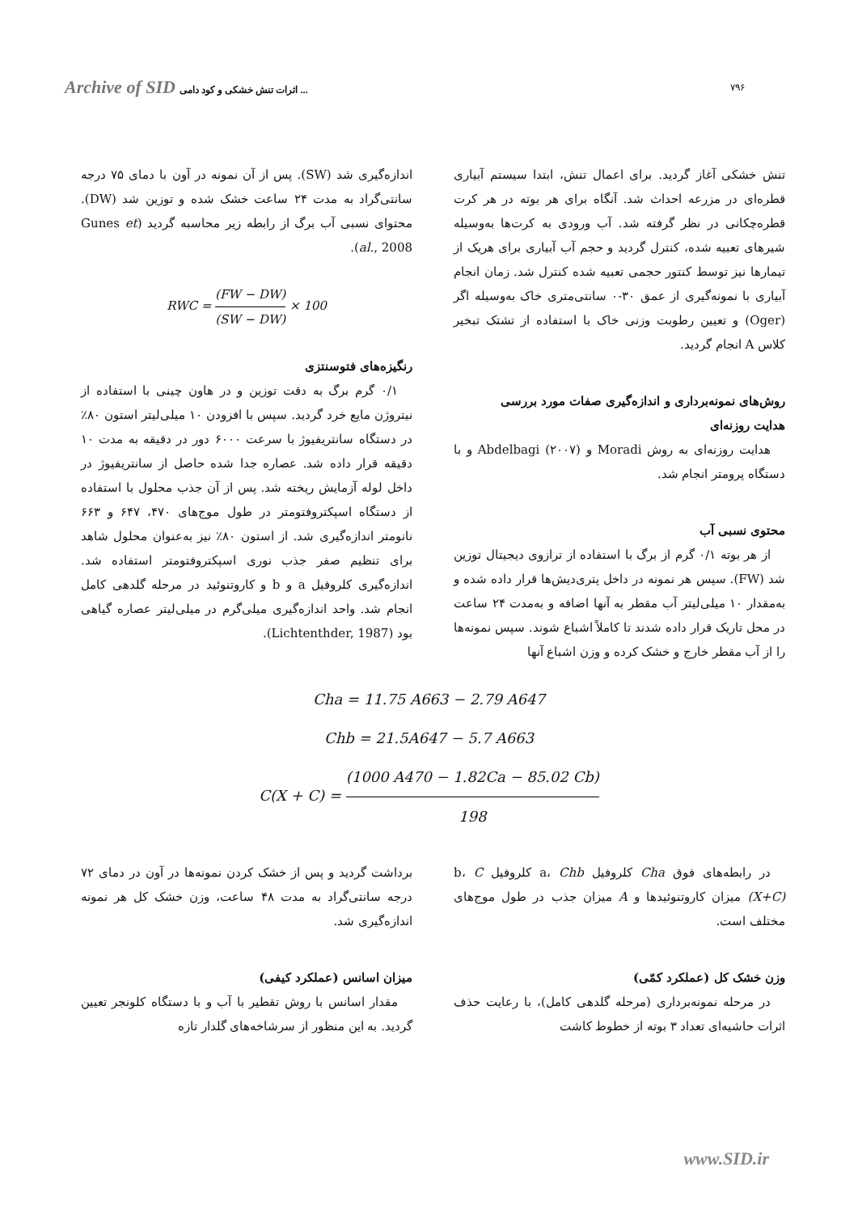Archive of SID اثرات تنش خشکی و کود دامی ... ۷۹۶
تنش خشکی آغاز گردید. برای اعمال تنش، ابتدا سیستم آبیاری قطره‌ای در مزرعه احداث شد. آنگاه برای هر بوته در هر کرت قطره‌چکانی در نظر گرفته شد. آب ورودی به کرت‌ها به‌وسیله شیرهای تعبیه شده، کنترل گردید و حجم آب آبیاری برای هریک از تیمارها نیز توسط کنتور حجمی تعبیه شده کنترل شد. زمان انجام آبیاری با نمونه‌گیری از عمق ۳۰-۰ سانتی‌متری خاک به‌وسیله اگر (Oger) و تعیین رطوبت وزنی خاک با استفاده از تشتک تبخیر کلاس A انجام گردید.
روش‌های نمونه‌برداری و اندازه‌گیری صفات مورد بررسی
هدایت روزنه‌ای
هدایت روزنه‌ای به روش Moradi و Abdelbagi (۲۰۰۷) و با دستگاه پرومتر انجام شد.
محتوی نسبی آب
از هر بوته ۰/۱ گرم از برگ با استفاده از ترازوی دیجیتال توزین شد (FW). سپس هر نمونه در داخل پتری‌دیش‌ها قرار داده شده و به‌مقدار ۱۰ میلی‌لیتر آب مقطر به آنها اضافه و به‌مدت ۲۴ ساعت در محل تاریک قرار داده شدند تا کاملاً اشباع شوند. سپس نمونه‌ها را از آب مقطر خارج و خشک کرده و وزن اشباع آنها
اندازه‌گیری شد (SW). پس از آن نمونه در آون با دمای ۷۵ درجه سانتی‌گراد به مدت ۲۴ ساعت خشک شده و توزین شد (DW). محتوای نسبی آب برگ از رابطه زیر محاسبه گردید (Gunes et al., 2008).
RWC = (FW − DW) (SW − DW) × 100
رنگیزه‌های فتوسنتزی
۰/۱ گرم برگ به دقت توزین و در هاون چینی با استفاده از نیتروژن مایع خرد گردید. سپس با افزودن ۱۰ میلی‌لیتر استون ۸۰٪ در دستگاه سانتریفیوژ با سرعت ۶۰۰۰ دور در دقیقه به مدت ۱۰ دقیقه قرار داده شد. عصاره جدا شده حاصل از سانتریفیوژ در داخل لوله آزمایش ریخته شد. پس از آن جذب محلول با استفاده از دستگاه اسپکتروفتومتر در طول موج‌های ۴۷۰، ۶۴۷ و ۶۶۳ نانومتر اندازه‌گیری شد. از استون ۸۰٪ نیز به‌عنوان محلول شاهد برای تنظیم صفر جذب نوری اسپکتروفتومتر استفاده شد. اندازه‌گیری کلروفیل a و b و کاروتنوئید در مرحله گلدهی کامل انجام شد. واحد اندازه‌گیری میلی‌گرم در میلی‌لیتر عصاره گیاهی بود (Lichtenthder, 1987).
Cha = 11.75 A663 − 2.79 A647
Chb = 21.5A647 − 5.7 A663
C(X + C) = (1000 A470 − 1.82Ca − 85.02 Cb) 198
در رابطه‌های فوق Cha کلروفیل a، Chb کلروفیل b، C (X+C) میزان کاروتنوئیدها و A میزان جذب در طول موج‌های مختلف است.
وزن خشک کل (عملکرد کمّی)
در مرحله نمونه‌برداری (مرحله گلدهی کامل)، با رعایت حذف اثرات حاشیه‌ای تعداد ۳ بوته از خطوط کاشت
برداشت گردید و پس از خشک کردن نمونه‌ها در آون در دمای ۷۲ درجه سانتی‌گراد به مدت ۴۸ ساعت، وزن خشک کل هر نمونه اندازه‌گیری شد.
میزان اسانس (عملکرد کیفی)
مقدار اسانس با روش تقطیر با آب و با دستگاه کلونجر تعیین گردید. به این منظور از سرشاخه‌های گلدار تازه
www.SID.ir